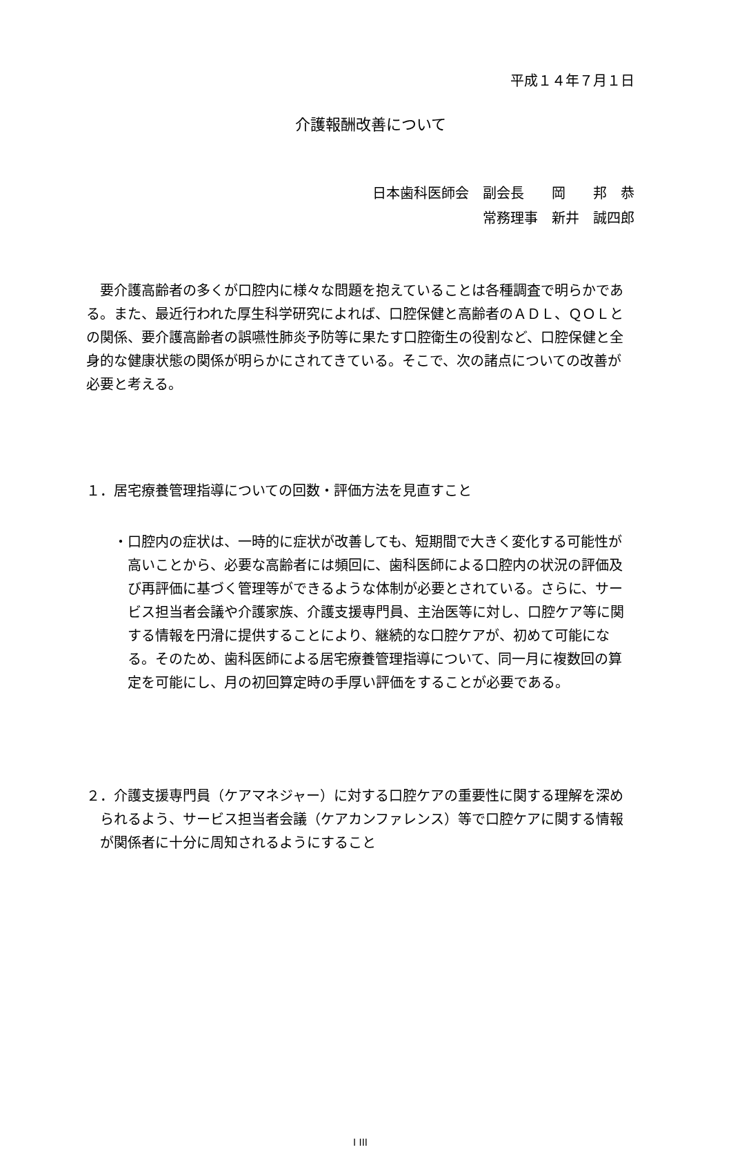平成１４年７月１日
介護報酬改善について
日本歯科医師会　副会長　　岡　　邦　恭
常務理事　新井　誠四郎
要介護高齢者の多くが口腔内に様々な問題を抱えていることは各種調査で明らかである。また、最近行われた厚生科学研究によれば、口腔保健と高齢者のＡＤＬ、ＱＯＬとの関係、要介護高齢者の誤嚥性肺炎予防等に果たす口腔衛生の役割など、口腔保健と全身的な健康状態の関係が明らかにされてきている。そこで、次の諸点についての改善が必要と考える。
１．居宅療養管理指導についての回数・評価方法を見直すこと
・口腔内の症状は、一時的に症状が改善しても、短期間で大きく変化する可能性が高いことから、必要な高齢者には頻回に、歯科医師による口腔内の状況の評価及び再評価に基づく管理等ができるような体制が必要とされている。さらに、サービス担当者会議や介護家族、介護支援専門員、主治医等に対し、口腔ケア等に関する情報を円滑に提供することにより、継続的な口腔ケアが、初めて可能になる。そのため、歯科医師による居宅療養管理指導について、同一月に複数回の算定を可能にし、月の初回算定時の手厚い評価をすることが必要である。
２．介護支援専門員（ケアマネジャー）に対する口腔ケアの重要性に関する理解を深められるよう、サービス担当者会議（ケアカンファレンス）等で口腔ケアに関する情報が関係者に十分に周知されるようにすること
I III